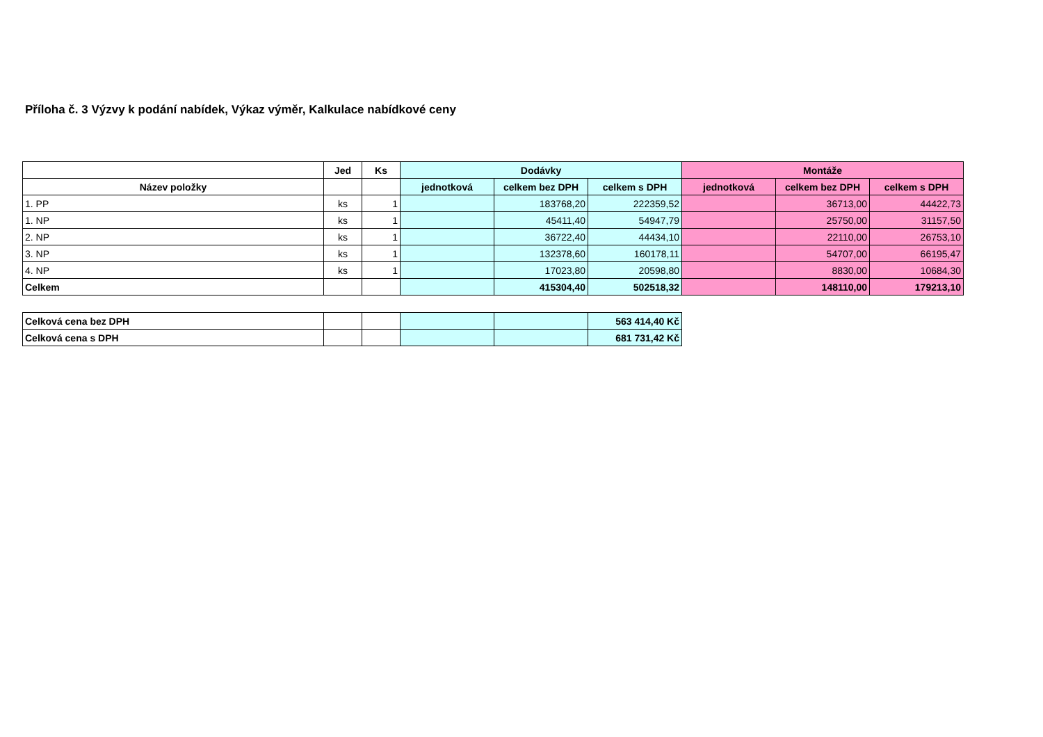Příloha č. 3 Výzvy k podání nabídek, Výkaz výměr, Kalkulace nabídkové ceny
| | Jed | Ks | Dodávky | | | Montáže | | |
| --- | --- | --- | --- | --- | --- | --- | --- | --- |
| Název položky | | | jednotková | celkem bez DPH | celkem s DPH | jednotková | celkem bez DPH | celkem s DPH |
| 1. PP | ks | 1 | | 183768,20 | 222359,52 | | 36713,00 | 44422,73 |
| 1. NP | ks | 1 | | 45411,40 | 54947,79 | | 25750,00 | 31157,50 |
| 2. NP | ks | 1 | | 36722,40 | 44434,10 | | 22110,00 | 26753,10 |
| 3. NP | ks | 1 | | 132378,60 | 160178,11 | | 54707,00 | 66195,47 |
| 4. NP | ks | 1 | | 17023,80 | 20598,80 | | 8830,00 | 10684,30 |
| Celkem | | | | 415304,40 | 502518,32 | | 148110,00 | 179213,10 |
| Celková cena bez DPH | | | | | 563 414,40 Kč |
| Celková cena s DPH | | | | | 681 731,42 Kč |